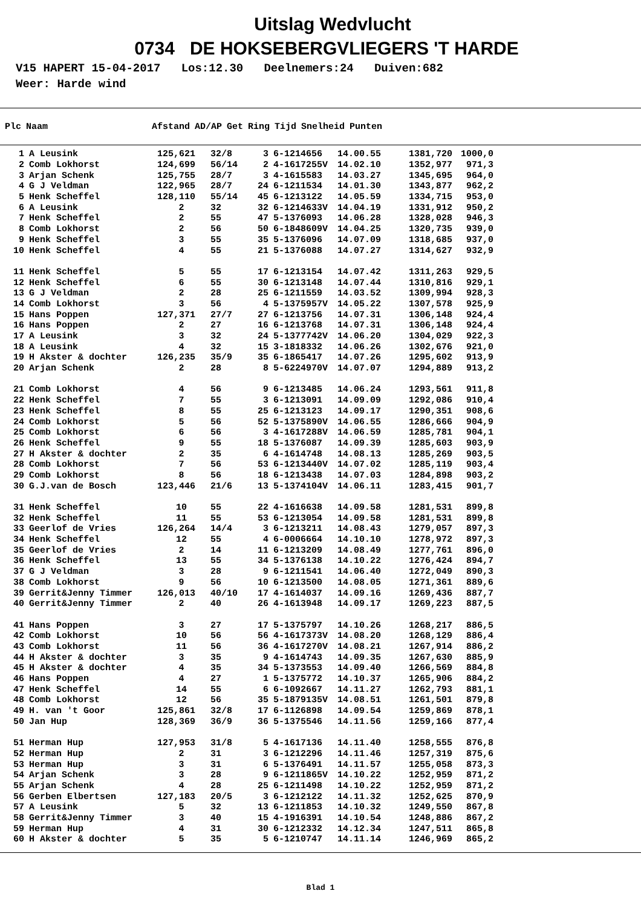Uitslag Wedvlucht
0734 DE HOKSEBERGVLIEGERS 'T HARDE
V15 HAPERT 15-04-2017 Los:12.30 Deelnemers:24 Duiven:682
Weer: Harde wind
| Plc | Naam | Afstand | AD/AP | Get | Ring | Tijd | Snelheid | Punten |
| --- | --- | --- | --- | --- | --- | --- | --- | --- |
| 1 | A Leusink | 125,621 | 32/8 | 3 | 6-1214656 | 14.00.55 | 1381,720 | 1000,0 |
| 2 | Comb Lokhorst | 124,699 | 56/14 | 2 | 4-1617255V | 14.02.10 | 1352,977 | 971,3 |
| 3 | Arjan Schenk | 125,755 | 28/7 | 3 | 4-1615583 | 14.03.27 | 1345,695 | 964,0 |
| 4 | G J Veldman | 122,965 | 28/7 | 24 | 6-1211534 | 14.01.30 | 1343,877 | 962,2 |
| 5 | Henk Scheffel | 128,110 | 55/14 | 45 | 6-1213122 | 14.05.59 | 1334,715 | 953,0 |
| 6 | A Leusink | 2 | 32 | 32 | 6-1214633V | 14.04.19 | 1331,912 | 950,2 |
| 7 | Henk Scheffel | 2 | 55 | 47 | 5-1376093 | 14.06.28 | 1328,028 | 946,3 |
| 8 | Comb Lokhorst | 2 | 56 | 50 | 6-1848609V | 14.04.25 | 1320,735 | 939,0 |
| 9 | Henk Scheffel | 3 | 55 | 35 | 5-1376096 | 14.07.09 | 1318,685 | 937,0 |
| 10 | Henk Scheffel | 4 | 55 | 21 | 5-1376088 | 14.07.27 | 1314,627 | 932,9 |
| 11 | Henk Scheffel | 5 | 55 | 17 | 6-1213154 | 14.07.42 | 1311,263 | 929,5 |
| 12 | Henk Scheffel | 6 | 55 | 30 | 6-1213148 | 14.07.44 | 1310,816 | 929,1 |
| 13 | G J Veldman | 2 | 28 | 25 | 6-1211559 | 14.03.52 | 1309,994 | 928,3 |
| 14 | Comb Lokhorst | 3 | 56 | 4 | 5-1375957V | 14.05.22 | 1307,578 | 925,9 |
| 15 | Hans Poppen | 127,371 | 27/7 | 27 | 6-1213756 | 14.07.31 | 1306,148 | 924,4 |
| 16 | Hans Poppen | 2 | 27 | 16 | 6-1213768 | 14.07.31 | 1306,148 | 924,4 |
| 17 | A Leusink | 3 | 32 | 24 | 5-1377742V | 14.06.20 | 1304,029 | 922,3 |
| 18 | A Leusink | 4 | 32 | 15 | 3-1818332 | 14.06.26 | 1302,676 | 921,0 |
| 19 | H Akster & dochter | 126,235 | 35/9 | 35 | 6-1865417 | 14.07.26 | 1295,602 | 913,9 |
| 20 | Arjan Schenk | 2 | 28 | 8 | 5-6224970V | 14.07.07 | 1294,889 | 913,2 |
| 21 | Comb Lokhorst | 4 | 56 | 9 | 6-1213485 | 14.06.24 | 1293,561 | 911,8 |
| 22 | Henk Scheffel | 7 | 55 | 3 | 6-1213091 | 14.09.09 | 1292,086 | 910,4 |
| 23 | Henk Scheffel | 8 | 55 | 25 | 6-1213123 | 14.09.17 | 1290,351 | 908,6 |
| 24 | Comb Lokhorst | 5 | 56 | 52 | 5-1375890V | 14.06.55 | 1286,666 | 904,9 |
| 25 | Comb Lokhorst | 6 | 56 | 3 | 4-1617288V | 14.06.59 | 1285,781 | 904,1 |
| 26 | Henk Scheffel | 9 | 55 | 18 | 5-1376087 | 14.09.39 | 1285,603 | 903,9 |
| 27 | H Akster & dochter | 2 | 35 | 6 | 4-1614748 | 14.08.13 | 1285,269 | 903,5 |
| 28 | Comb Lokhorst | 7 | 56 | 53 | 6-1213440V | 14.07.02 | 1285,119 | 903,4 |
| 29 | Comb Lokhorst | 8 | 56 | 18 | 6-1213438 | 14.07.03 | 1284,898 | 903,2 |
| 30 | G.J.van de Bosch | 123,446 | 21/6 | 13 | 5-1374104V | 14.06.11 | 1283,415 | 901,7 |
| 31 | Henk Scheffel | 10 | 55 | 22 | 4-1616638 | 14.09.58 | 1281,531 | 899,8 |
| 32 | Henk Scheffel | 11 | 55 | 53 | 6-1213054 | 14.09.58 | 1281,531 | 899,8 |
| 33 | Geerlof de Vries | 126,264 | 14/4 | 3 | 6-1213211 | 14.08.43 | 1279,057 | 897,3 |
| 34 | Henk Scheffel | 12 | 55 | 4 | 6-0006664 | 14.10.10 | 1278,972 | 897,3 |
| 35 | Geerlof de Vries | 2 | 14 | 11 | 6-1213209 | 14.08.49 | 1277,761 | 896,0 |
| 36 | Henk Scheffel | 13 | 55 | 34 | 5-1376138 | 14.10.22 | 1276,424 | 894,7 |
| 37 | G J Veldman | 3 | 28 | 9 | 6-1211541 | 14.06.40 | 1272,049 | 890,3 |
| 38 | Comb Lokhorst | 9 | 56 | 10 | 6-1213500 | 14.08.05 | 1271,361 | 889,6 |
| 39 | Gerrit&Jenny Timmer | 126,013 | 40/10 | 17 | 4-1614037 | 14.09.16 | 1269,436 | 887,7 |
| 40 | Gerrit&Jenny Timmer | 2 | 40 | 26 | 4-1613948 | 14.09.17 | 1269,223 | 887,5 |
| 41 | Hans Poppen | 3 | 27 | 17 | 5-1375797 | 14.10.26 | 1268,217 | 886,5 |
| 42 | Comb Lokhorst | 10 | 56 | 56 | 4-1617373V | 14.08.20 | 1268,129 | 886,4 |
| 43 | Comb Lokhorst | 11 | 56 | 36 | 4-1617270V | 14.08.21 | 1267,914 | 886,2 |
| 44 | H Akster & dochter | 3 | 35 | 9 | 4-1614743 | 14.09.35 | 1267,630 | 885,9 |
| 45 | H Akster & dochter | 4 | 35 | 34 | 5-1373553 | 14.09.40 | 1266,569 | 884,8 |
| 46 | Hans Poppen | 4 | 27 | 1 | 5-1375772 | 14.10.37 | 1265,906 | 884,2 |
| 47 | Henk Scheffel | 14 | 55 | 6 | 6-1092667 | 14.11.27 | 1262,793 | 881,1 |
| 48 | Comb Lokhorst | 12 | 56 | 35 | 5-1879135V | 14.08.51 | 1261,501 | 879,8 |
| 49 | H. van 't Goor | 125,861 | 32/8 | 17 | 6-1126898 | 14.09.54 | 1259,869 | 878,1 |
| 50 | Jan Hup | 128,369 | 36/9 | 36 | 5-1375546 | 14.11.56 | 1259,166 | 877,4 |
| 51 | Herman Hup | 127,953 | 31/8 | 5 | 4-1617136 | 14.11.40 | 1258,555 | 876,8 |
| 52 | Herman Hup | 2 | 31 | 3 | 6-1212296 | 14.11.46 | 1257,319 | 875,6 |
| 53 | Herman Hup | 3 | 31 | 6 | 5-1376491 | 14.11.57 | 1255,058 | 873,3 |
| 54 | Arjan Schenk | 3 | 28 | 9 | 6-1211865V | 14.10.22 | 1252,959 | 871,2 |
| 55 | Arjan Schenk | 4 | 28 | 25 | 6-1211498 | 14.10.22 | 1252,959 | 871,2 |
| 56 | Gerben Elbertsen | 127,183 | 20/5 | 3 | 6-1212122 | 14.11.32 | 1252,625 | 870,9 |
| 57 | A Leusink | 5 | 32 | 13 | 6-1211853 | 14.10.32 | 1249,550 | 867,8 |
| 58 | Gerrit&Jenny Timmer | 3 | 40 | 15 | 4-1916391 | 14.10.54 | 1248,886 | 867,2 |
| 59 | Herman Hup | 4 | 31 | 30 | 6-1212332 | 14.12.34 | 1247,511 | 865,8 |
| 60 | H Akster & dochter | 5 | 35 | 5 | 6-1210747 | 14.11.14 | 1246,969 | 865,2 |
Blad 1